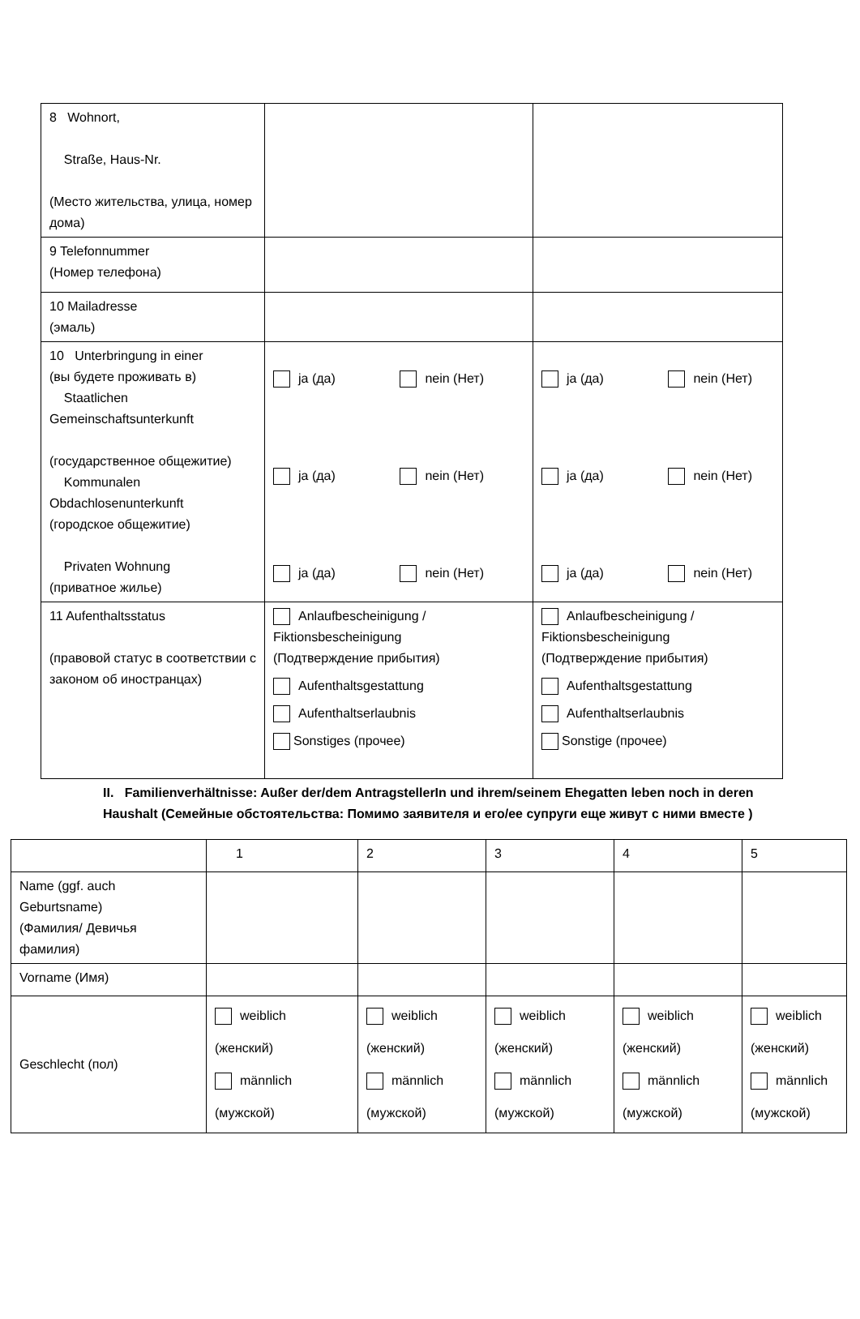| 8 Wohnort, Straße, Haus-Nr. (Место жительства, улица, номер дома) | | |
| 9 Telefonnummer (Номер телефона) | | |
| 10 Mailadresse (эмаль) | | |
| 10 Unterbringung in einer (вы будете проживать в) Staatlichen Gemeinschaftsunterkunft (государственное общежитие) Kommunalen Obdachlosenunterkunft (городское общежитие) Privaten Wohnung (приватное жилье) | ja (да) nein (Нет) ja (да) nein (Нет) ja (да) nein (Нет) | ja (да) nein (Нет) ja (да) nein (Нет) ja (да) nein (Нет) |
| 11 Aufenthaltsstatus (правовой статус в соответствии с законом об иностранцах) | Anlaufbescheinigung / Fiktionsbescheinigung (Подтверждение прибытия) Aufenthaltsgestattung Aufenthaltserlaubnis Sonstiges (прочее) | Anlaufbescheinigung / Fiktionsbescheinigung (Подтверждение прибытия) Aufenthaltsgestattung Aufenthaltserlaubnis Sonstige (прочее) |
II. Familienverhältnisse: Außer der/dem AntragstellerIn und ihrem/seinem Ehegatten leben noch in deren Haushalt (Семейные обстоятельства: Помимо заявителя и его/ее супруги еще живут с ними вместе )
| | 1 | 2 | 3 | 4 | 5 |
| Name (ggf. auch Geburtsname) (Фамилия/ Девичья фамилия) | | | | | |
| Vorname (Имя) | | | | | |
| Geschlecht (пол) | weiblich (женский) männlich (мужской) | weiblich (женский) männlich (мужской) | weiblich (женский) männlich (мужской) | weiblich (женский) männlich (мужской) | weiblich (женский) männlich (мужской) |